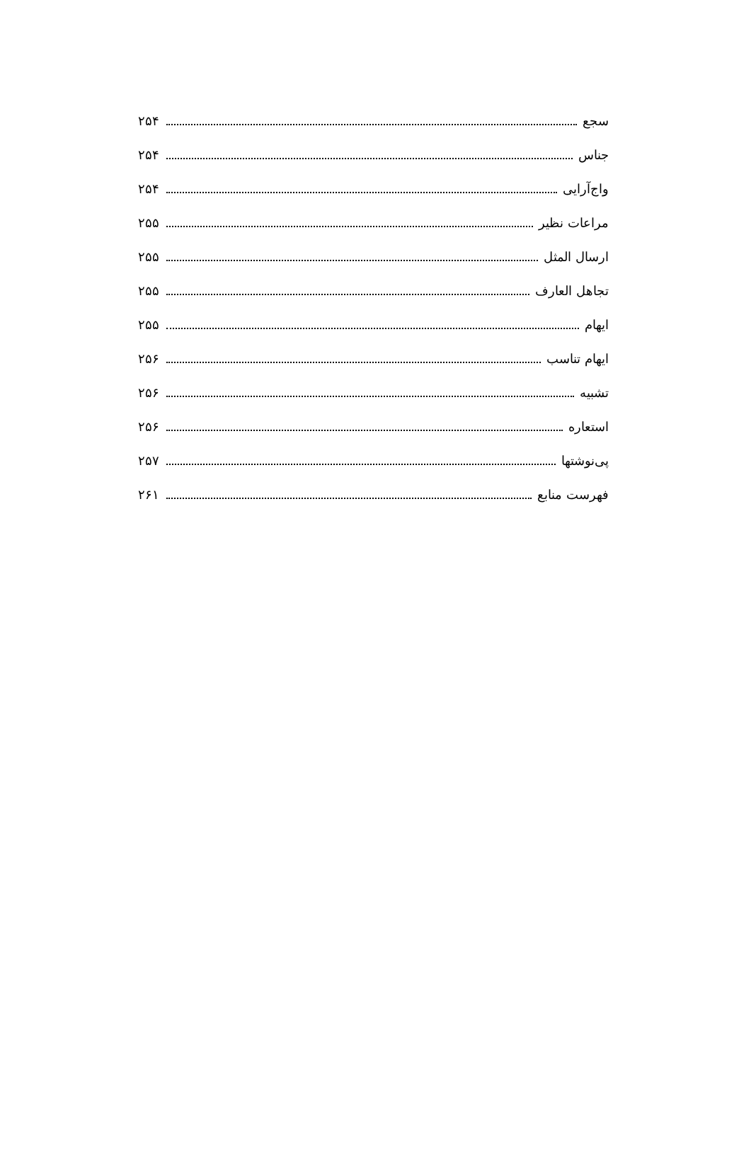سجع ۲۵۴
جناس ۲۵۴
واج‌آرایی ۲۵۴
مراعات نظیر ۲۵۵
ارسال المثل ۲۵۵
تجاهل العارف ۲۵۵
ایهام ۲۵۵
ایهام تناسب ۲۵۶
تشبیه ۲۵۶
استعاره ۲۵۶
پی‌نوشتها ۲۵۷
فهرست منابع ۲۶۱